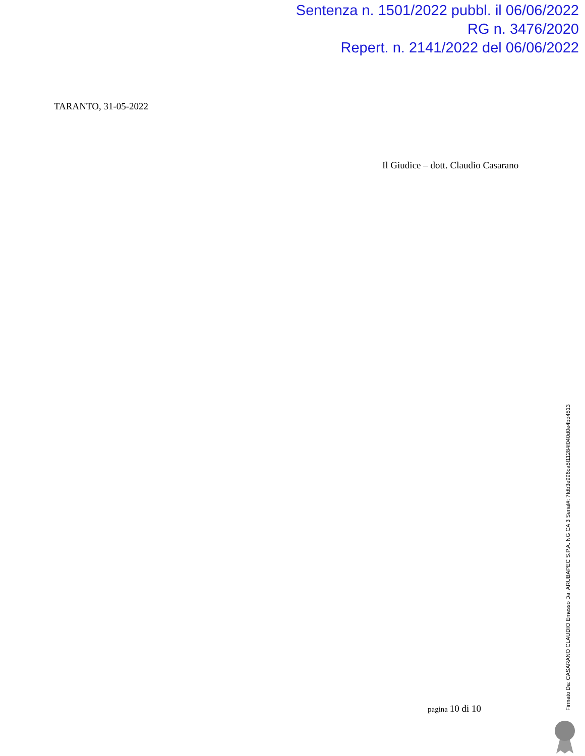Sentenza n. 1501/2022 pubbl. il 06/06/2022
RG n. 3476/2020
Repert. n. 2141/2022 del 06/06/2022
TARANTO, 31-05-2022
Il Giudice – dott. Claudio Casarano
pagina 10 di 10
Firmato Da: CASARANO CLAUDIO Emesso Da: ARUBAPEC S.P.A. NG CA 3 Serial#: 7fdb3e996ca5f11284f040d0e4bd4513